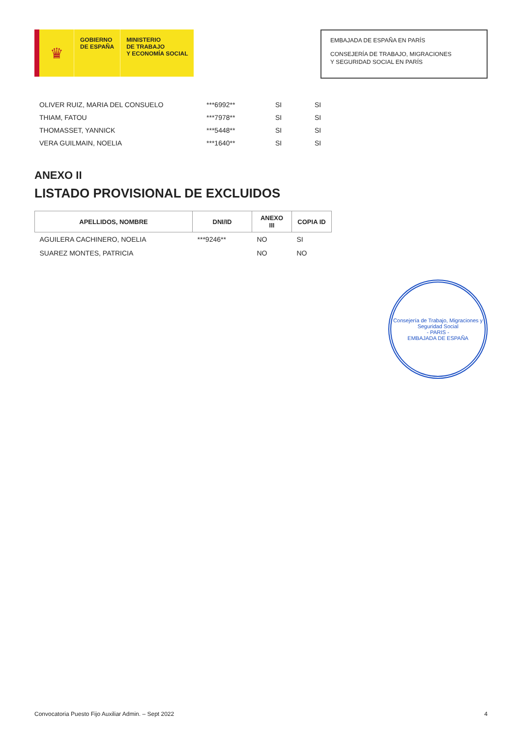♛
GOBIERNO
DE ESPAÑA
MINISTERIO
DE TRABAJO
Y ECONOMÍA SOCIAL
EMBAJADA DE ESPAÑA EN PARÍS
CONSEJERÍA DE TRABAJO, MIGRACIONES
Y SEGURIDAD SOCIAL EN PARÍS
| OLIVER RUIZ, MARIA DEL CONSUELO | ***6992** | SI | SI |
| THIAM, FATOU | ***7978** | SI | SI |
| THOMASSET, YANNICK | ***5448** | SI | SI |
| VERA GUILMAIN, NOELIA | ***1640** | SI | SI |
ANEXO II
LISTADO PROVISIONAL DE EXCLUIDOS
| APELLIDOS, NOMBRE | DNI/ID | ANEXO III | COPIA ID |
| --- | --- | --- | --- |
| AGUILERA CACHINERO, NOELIA | ***9246** | NO | SI |
| SUAREZ MONTES, PATRICIA | | NO | NO |
Consejería de Trabajo, Migraciones y Seguridad Social
- PARIS -
EMBAJADA DE ESPAÑA
Convocatoria Puesto Fijo Auxiliar Admin. – Sept 2022 4